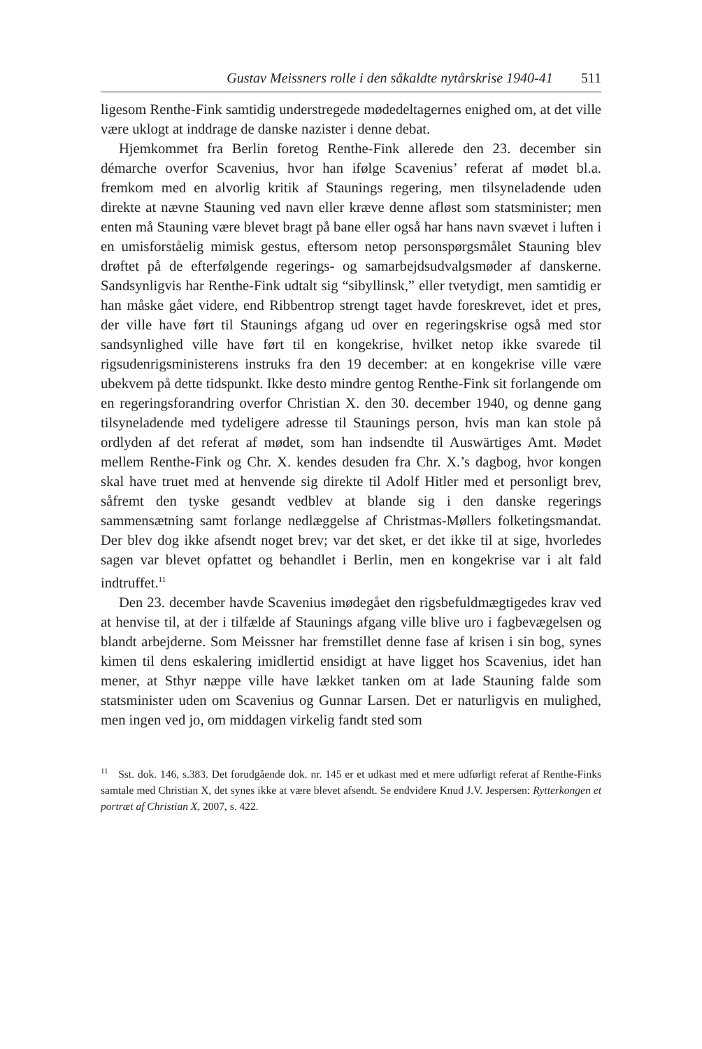Gustav Meissners rolle i den såkaldte nytårskrise 1940-41 511
ligesom Renthe-Fink samtidig understregede mødedeltagernes enighed om, at det ville være uklogt at inddrage de danske nazister i denne debat.
Hjemkommet fra Berlin foretog Renthe-Fink allerede den 23. december sin démarche overfor Scavenius, hvor han ifølge Scavenius’ referat af mødet bl.a. fremkom med en alvorlig kritik af Staunings regering, men tilsyneladende uden direkte at nævne Stauning ved navn eller kræve denne afløst som statsminister; men enten må Stauning være blevet bragt på bane eller også har hans navn svævet i luften i en umisforståelig mimisk gestus, eftersom netop personspørgsmålet Stauning blev drøftet på de efterfølgende regerings- og samarbejdsudvalgsmøder af danskerne. Sandsynligvis har Renthe-Fink udtalt sig “sibyllinsk,” eller tvetydigt, men samtidig er han måske gået videre, end Ribbentrop strengt taget havde foreskrevet, idet et pres, der ville have ført til Staunings afgang ud over en regeringskrise også med stor sandsynlighed ville have ført til en kongekrise, hvilket netop ikke svarede til rigsudenrigsministerens instruks fra den 19 december: at en kongekrise ville være ubekvem på dette tidspunkt. Ikke desto mindre gentog Renthe-Fink sit forlangende om en regeringsforandring overfor Christian X. den 30. december 1940, og denne gang tilsyneladende med tydeligere adresse til Staunings person, hvis man kan stole på ordlyden af det referat af mødet, som han indsendte til Auswärtiges Amt. Mødet mellem Renthe-Fink og Chr. X. kendes desuden fra Chr. X.’s dagbog, hvor kongen skal have truet med at henvende sig direkte til Adolf Hitler med et personligt brev, såfremt den tyske gesandt vedblev at blande sig i den danske regerings sammensætning samt forlange nedlæggelse af Christmas-Møllers folketingsmandat. Der blev dog ikke afsendt noget brev; var det sket, er det ikke til at sige, hvorledes sagen var blevet opfattet og behandlet i Berlin, men en kongekrise var i alt fald indtruffet.<sup>11</sup>
Den 23. december havde Scavenius imødegået den rigsbefuldmægtigedes krav ved at henvise til, at der i tilfælde af Staunings afgang ville blive uro i fagbevægelsen og blandt arbejderne. Som Meissner har fremstillet denne fase af krisen i sin bog, synes kimen til dens eskalering imidlertid ensidigt at have ligget hos Scavenius, idet han mener, at Sthyr næppe ville have lækket tanken om at lade Stauning falde som statsminister uden om Scavenius og Gunnar Larsen. Det er naturligvis en mulighed, men ingen ved jo, om middagen virkelig fandt sted som
<sup>11</sup> Sst. dok. 146, s.383. Det forudgående dok. nr. 145 er et udkast med et mere udførligt referat af Renthe-Finks samtale med Christian X, det synes ikke at være blevet afsendt. Se endvidere Knud J.V. Jespersen: Rytterkongen et portræt af Christian X, 2007, s. 422.